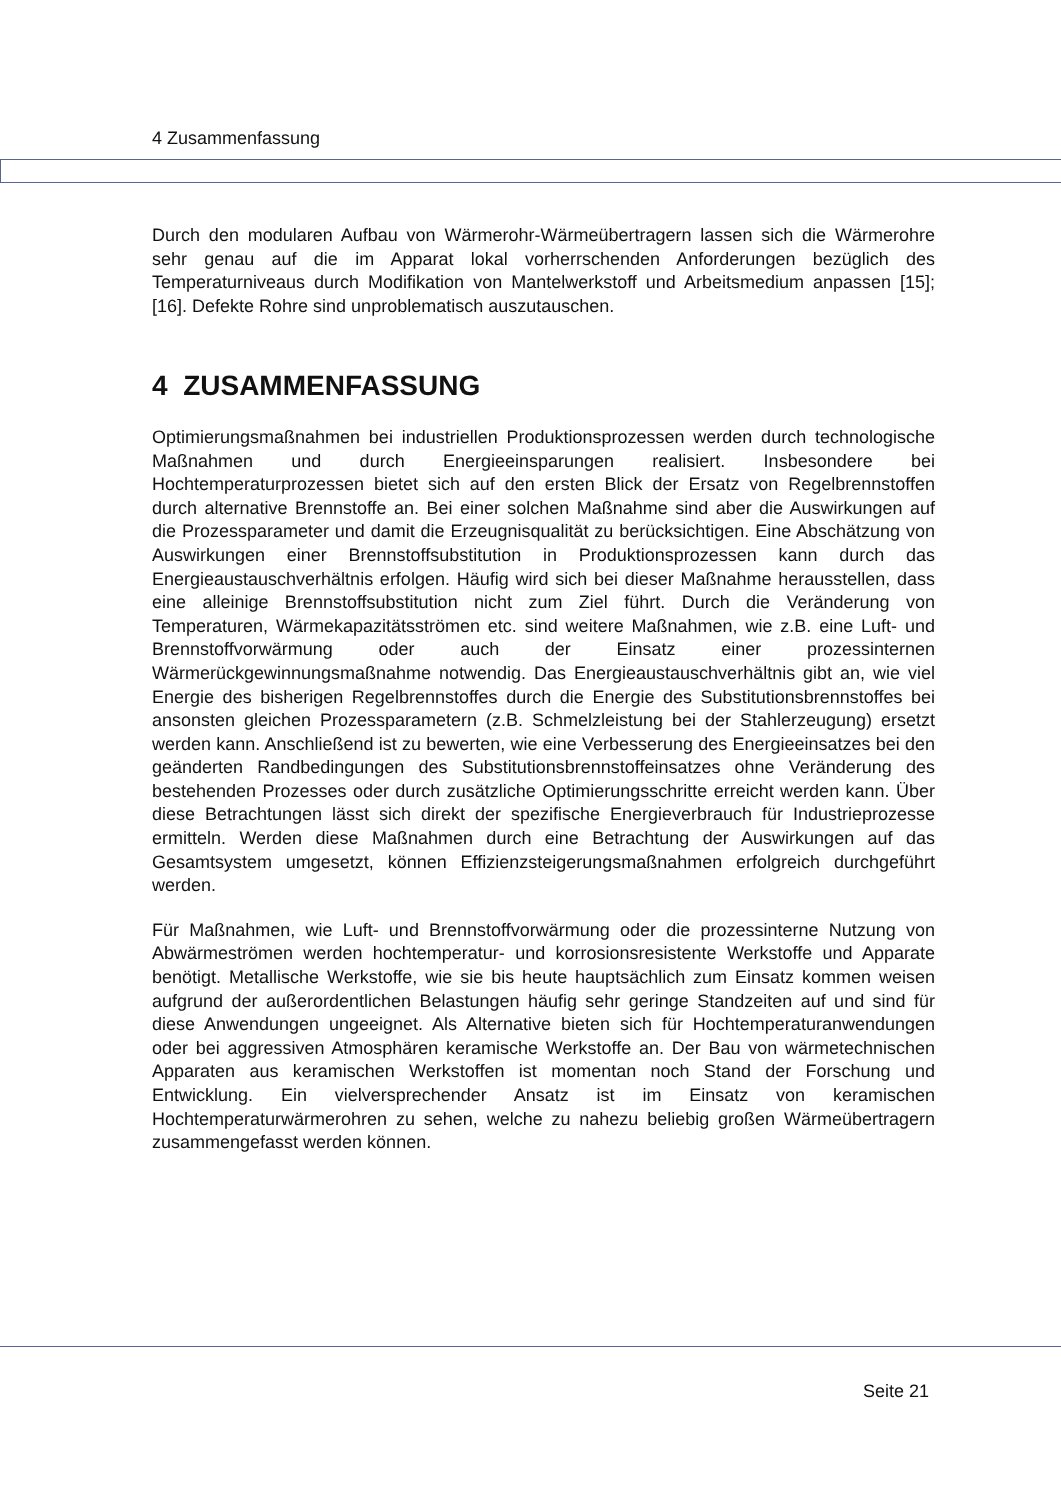4 Zusammenfassung
Durch den modularen Aufbau von Wärmerohr-Wärmeübertragern lassen sich die Wärmerohre sehr genau auf die im Apparat lokal vorherrschenden Anforderungen bezüglich des Temperaturniveaus durch Modifikation von Mantelwerkstoff und Arbeitsmedium anpassen [15]; [16]. Defekte Rohre sind unproblematisch auszutauschen.
4 ZUSAMMENFASSUNG
Optimierungsmaßnahmen bei industriellen Produktionsprozessen werden durch technologische Maßnahmen und durch Energieeinsparungen realisiert. Insbesondere bei Hochtemperaturprozessen bietet sich auf den ersten Blick der Ersatz von Regelbrennstoffen durch alternative Brennstoffe an. Bei einer solchen Maßnahme sind aber die Auswirkungen auf die Prozessparameter und damit die Erzeugnisqualität zu berücksichtigen. Eine Abschätzung von Auswirkungen einer Brennstoffsubstitution in Produktionsprozessen kann durch das Energieaustauschverhältnis erfolgen. Häufig wird sich bei dieser Maßnahme herausstellen, dass eine alleinige Brennstoffsubstitution nicht zum Ziel führt. Durch die Veränderung von Temperaturen, Wärmekapazitätsströmen etc. sind weitere Maßnahmen, wie z.B. eine Luft- und Brennstoffvorwärmung oder auch der Einsatz einer prozessinternen Wärmerückgewinnungsmaßnahme notwendig. Das Energieaustauschverhältnis gibt an, wie viel Energie des bisherigen Regelbrennstoffes durch die Energie des Substitutionsbrennstoffes bei ansonsten gleichen Prozessparametern (z.B. Schmelzleistung bei der Stahlerzeugung) ersetzt werden kann. Anschließend ist zu bewerten, wie eine Verbesserung des Energieeinsatzes bei den geänderten Randbedingungen des Substitutionsbrennstoffeinsatzes ohne Veränderung des bestehenden Prozesses oder durch zusätzliche Optimierungsschritte erreicht werden kann. Über diese Betrachtungen lässt sich direkt der spezifische Energieverbrauch für Industrieprozesse ermitteln. Werden diese Maßnahmen durch eine Betrachtung der Auswirkungen auf das Gesamtsystem umgesetzt, können Effizienzsteigerungsmaßnahmen erfolgreich durchgeführt werden.
Für Maßnahmen, wie Luft- und Brennstoffvorwärmung oder die prozessinterne Nutzung von Abwärmeströmen werden hochtemperatur- und korrosionsresistente Werkstoffe und Apparate benötigt. Metallische Werkstoffe, wie sie bis heute hauptsächlich zum Einsatz kommen weisen aufgrund der außerordentlichen Belastungen häufig sehr geringe Standzeiten auf und sind für diese Anwendungen ungeeignet. Als Alternative bieten sich für Hochtemperaturanwendungen oder bei aggressiven Atmosphären keramische Werkstoffe an. Der Bau von wärmetechnischen Apparaten aus keramischen Werkstoffen ist momentan noch Stand der Forschung und Entwicklung. Ein vielversprechender Ansatz ist im Einsatz von keramischen Hochtemperaturwärmerohren zu sehen, welche zu nahezu beliebig großen Wärmeübertragern zusammengefasst werden können.
Seite 21